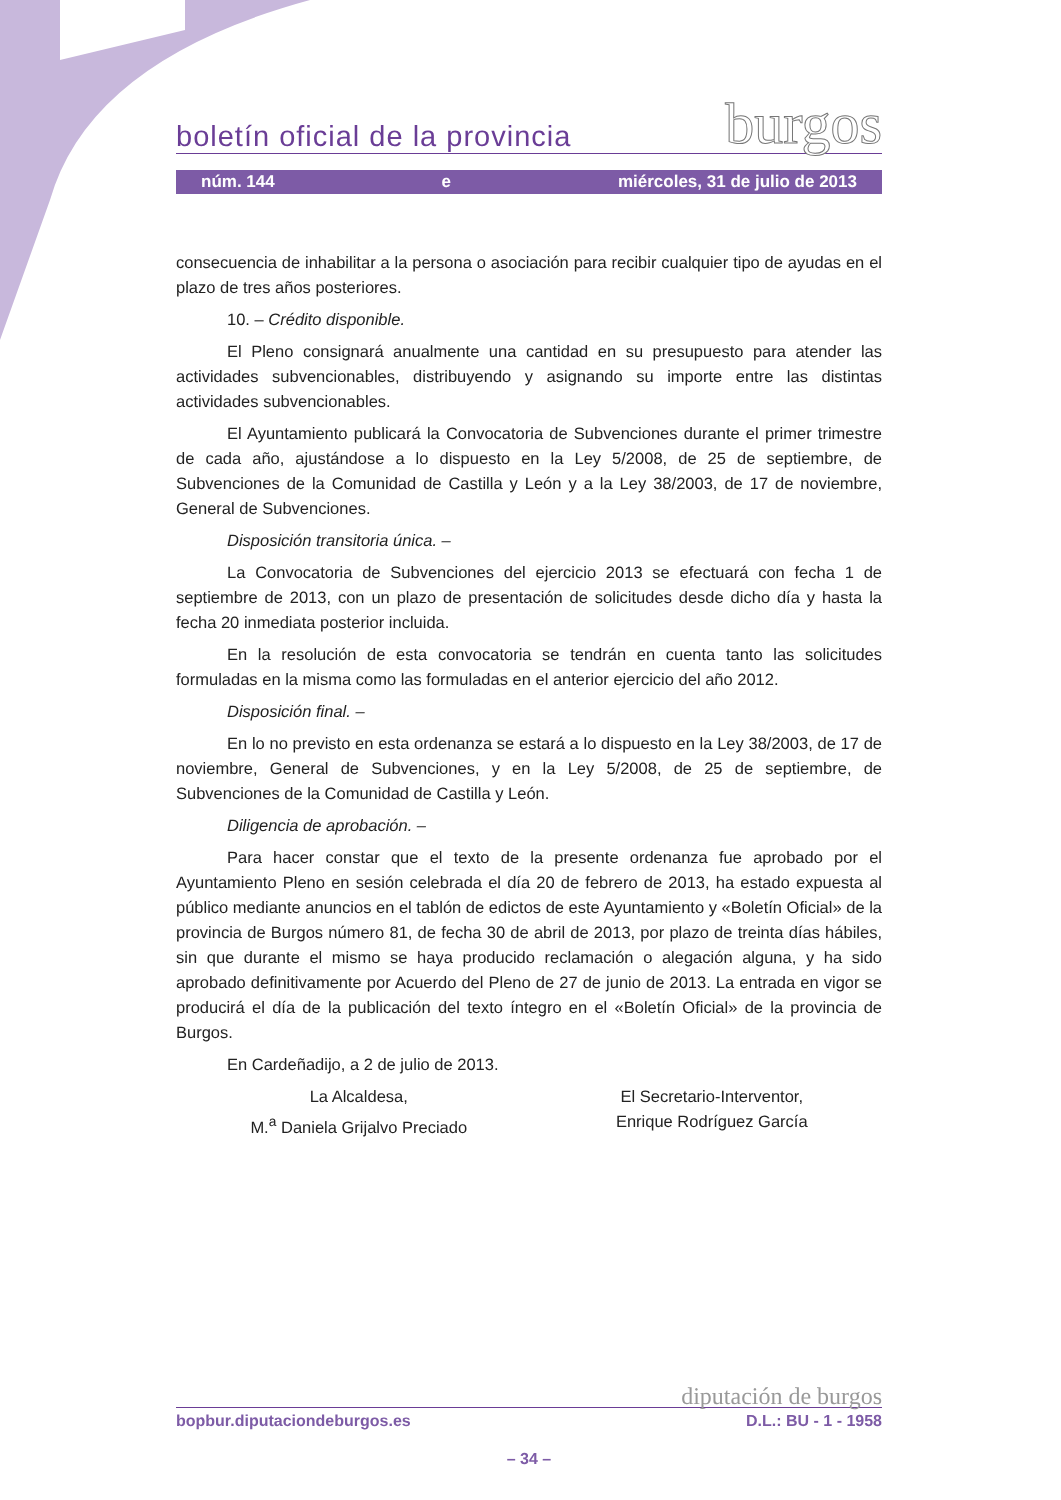boletín oficial de la provincia burgos
núm. 144 e miércoles, 31 de julio de 2013
consecuencia de inhabilitar a la persona o asociación para recibir cualquier tipo de ayudas en el plazo de tres años posteriores.
10. – Crédito disponible.
El Pleno consignará anualmente una cantidad en su presupuesto para atender las actividades subvencionables, distribuyendo y asignando su importe entre las distintas actividades subvencionables.
El Ayuntamiento publicará la Convocatoria de Subvenciones durante el primer trimestre de cada año, ajustándose a lo dispuesto en la Ley 5/2008, de 25 de septiembre, de Subvenciones de la Comunidad de Castilla y León y a la Ley 38/2003, de 17 de noviembre, General de Subvenciones.
Disposición transitoria única. –
La Convocatoria de Subvenciones del ejercicio 2013 se efectuará con fecha 1 de septiembre de 2013, con un plazo de presentación de solicitudes desde dicho día y hasta la fecha 20 inmediata posterior incluida.
En la resolución de esta convocatoria se tendrán en cuenta tanto las solicitudes formuladas en la misma como las formuladas en el anterior ejercicio del año 2012.
Disposición final. –
En lo no previsto en esta ordenanza se estará a lo dispuesto en la Ley 38/2003, de 17 de noviembre, General de Subvenciones, y en la Ley 5/2008, de 25 de septiembre, de Subvenciones de la Comunidad de Castilla y León.
Diligencia de aprobación. –
Para hacer constar que el texto de la presente ordenanza fue aprobado por el Ayuntamiento Pleno en sesión celebrada el día 20 de febrero de 2013, ha estado expuesta al público mediante anuncios en el tablón de edictos de este Ayuntamiento y «Boletín Oficial» de la provincia de Burgos número 81, de fecha 30 de abril de 2013, por plazo de treinta días hábiles, sin que durante el mismo se haya producido reclamación o alegación alguna, y ha sido aprobado definitivamente por Acuerdo del Pleno de 27 de junio de 2013. La entrada en vigor se producirá el día de la publicación del texto íntegro en el «Boletín Oficial» de la provincia de Burgos.
En Cardeñadijo, a 2 de julio de 2013.
La Alcaldesa,
M.<sup>a</sup> Daniela Grijalvo Preciado
El Secretario-Interventor,
Enrique Rodríguez García
diputación de burgos
bopbur.diputaciondeburgos.es D.L.: BU - 1 - 1958
– 34 –